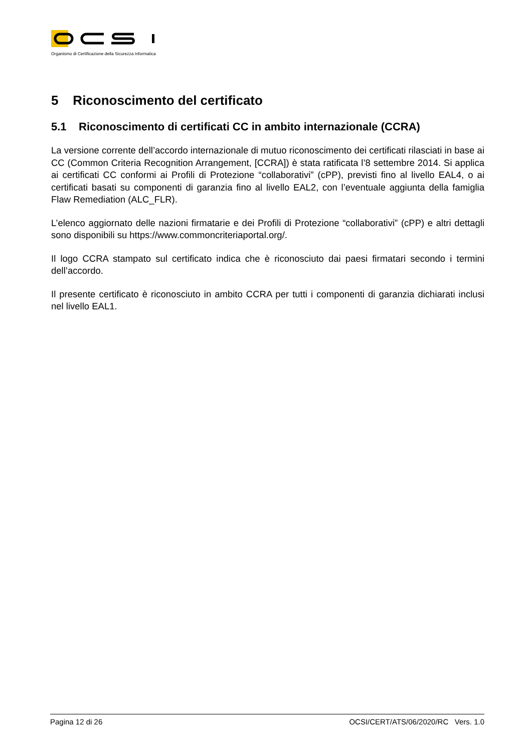Organismo di Certificazione della Sicurezza Informatica
5 Riconoscimento del certificato
5.1 Riconoscimento di certificati CC in ambito internazionale (CCRA)
La versione corrente dell’accordo internazionale di mutuo riconoscimento dei certificati rilasciati in base ai CC (Common Criteria Recognition Arrangement, [CCRA]) è stata ratificata l’8 settembre 2014. Si applica ai certificati CC conformi ai Profili di Protezione “collaborativi” (cPP), previsti fino al livello EAL4, o ai certificati basati su componenti di garanzia fino al livello EAL2, con l’eventuale aggiunta della famiglia Flaw Remediation (ALC_FLR).
L’elenco aggiornato delle nazioni firmatarie e dei Profili di Protezione “collaborativi” (cPP) e altri dettagli sono disponibili su https://www.commoncriteriaportal.org/.
Il logo CCRA stampato sul certificato indica che è riconosciuto dai paesi firmatari secondo i termini dell’accordo.
Il presente certificato è riconosciuto in ambito CCRA per tutti i componenti di garanzia dichiarati inclusi nel livello EAL1.
Pagina 12 di 26 OCSI/CERT/ATS/06/2020/RC Vers. 1.0